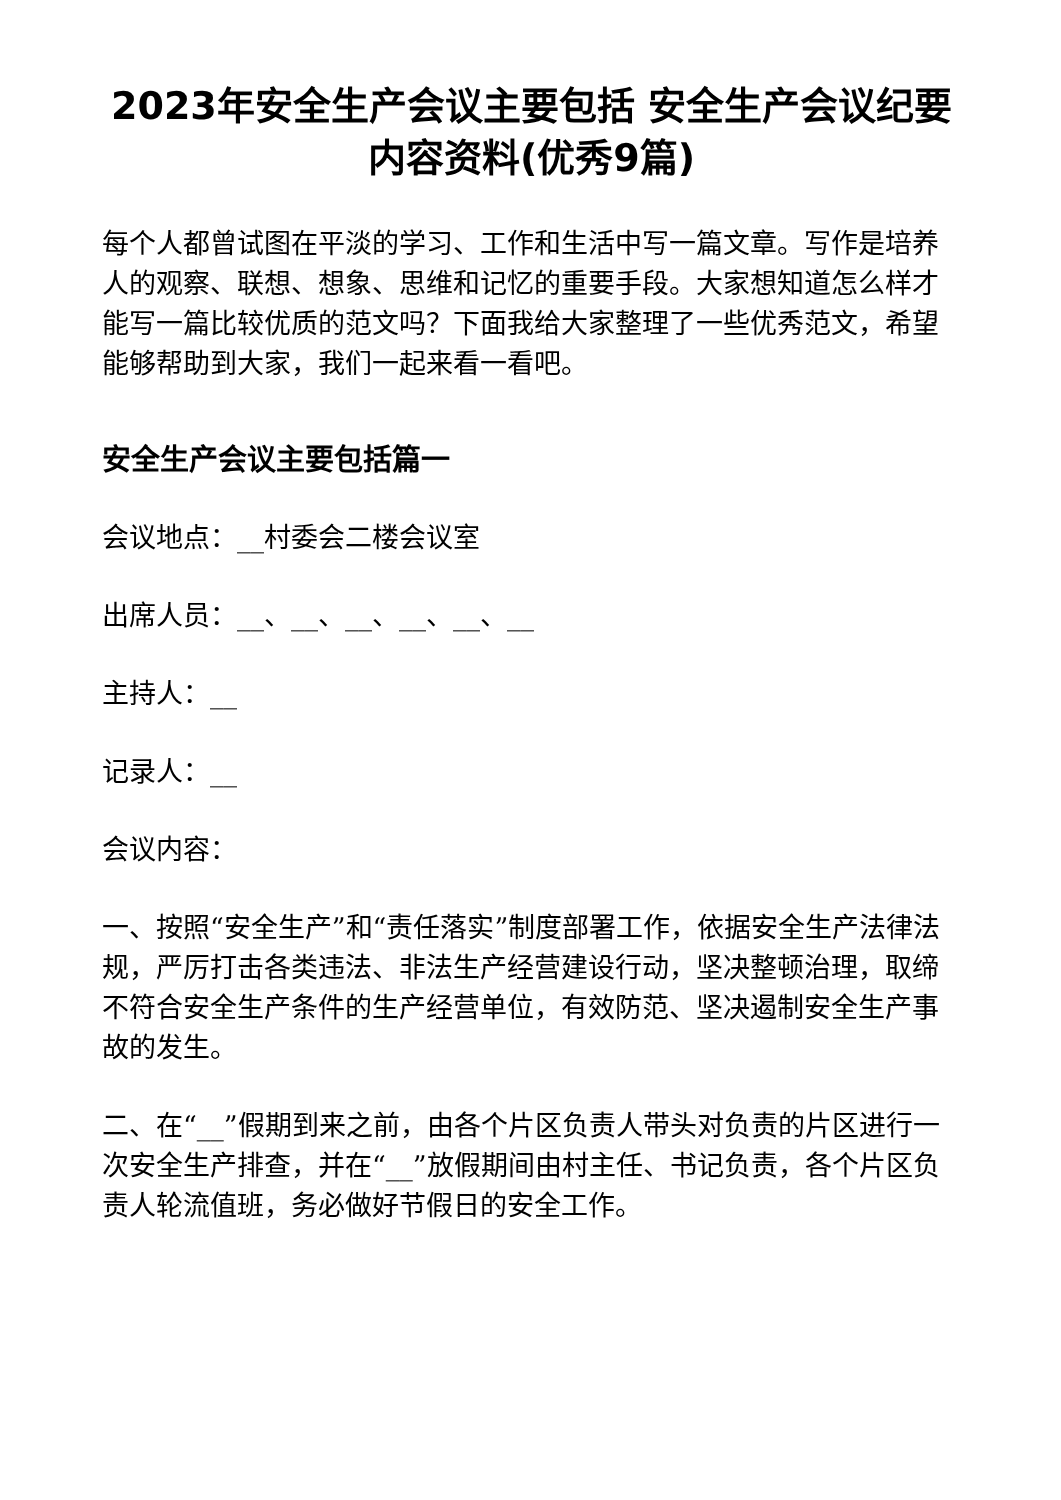2023年安全生产会议主要包括 安全生产会议纪要内容资料(优秀9篇)
每个人都曾试图在平淡的学习、工作和生活中写一篇文章。写作是培养人的观察、联想、想象、思维和记忆的重要手段。大家想知道怎么样才能写一篇比较优质的范文吗？下面我给大家整理了一些优秀范文，希望能够帮助到大家，我们一起来看一看吧。
安全生产会议主要包括篇一
会议地点：__村委会二楼会议室
出席人员：__、__、__、__、__、__
主持人：__
记录人：__
会议内容：
一、按照“安全生产”和“责任落实”制度部署工作，依据安全生产法律法规，严厉打击各类违法、非法生产经营建设行动，坚决整顿治理，取缔不符合安全生产条件的生产经营单位，有效防范、坚决遏制安全生产事故的发生。
二、在“__”假期到来之前，由各个片区负责人带头对负责的片区进行一次安全生产排查，并在“__”放假期间由村主任、书记负责，各个片区负责人轮流值班，务必做好节假日的安全工作。